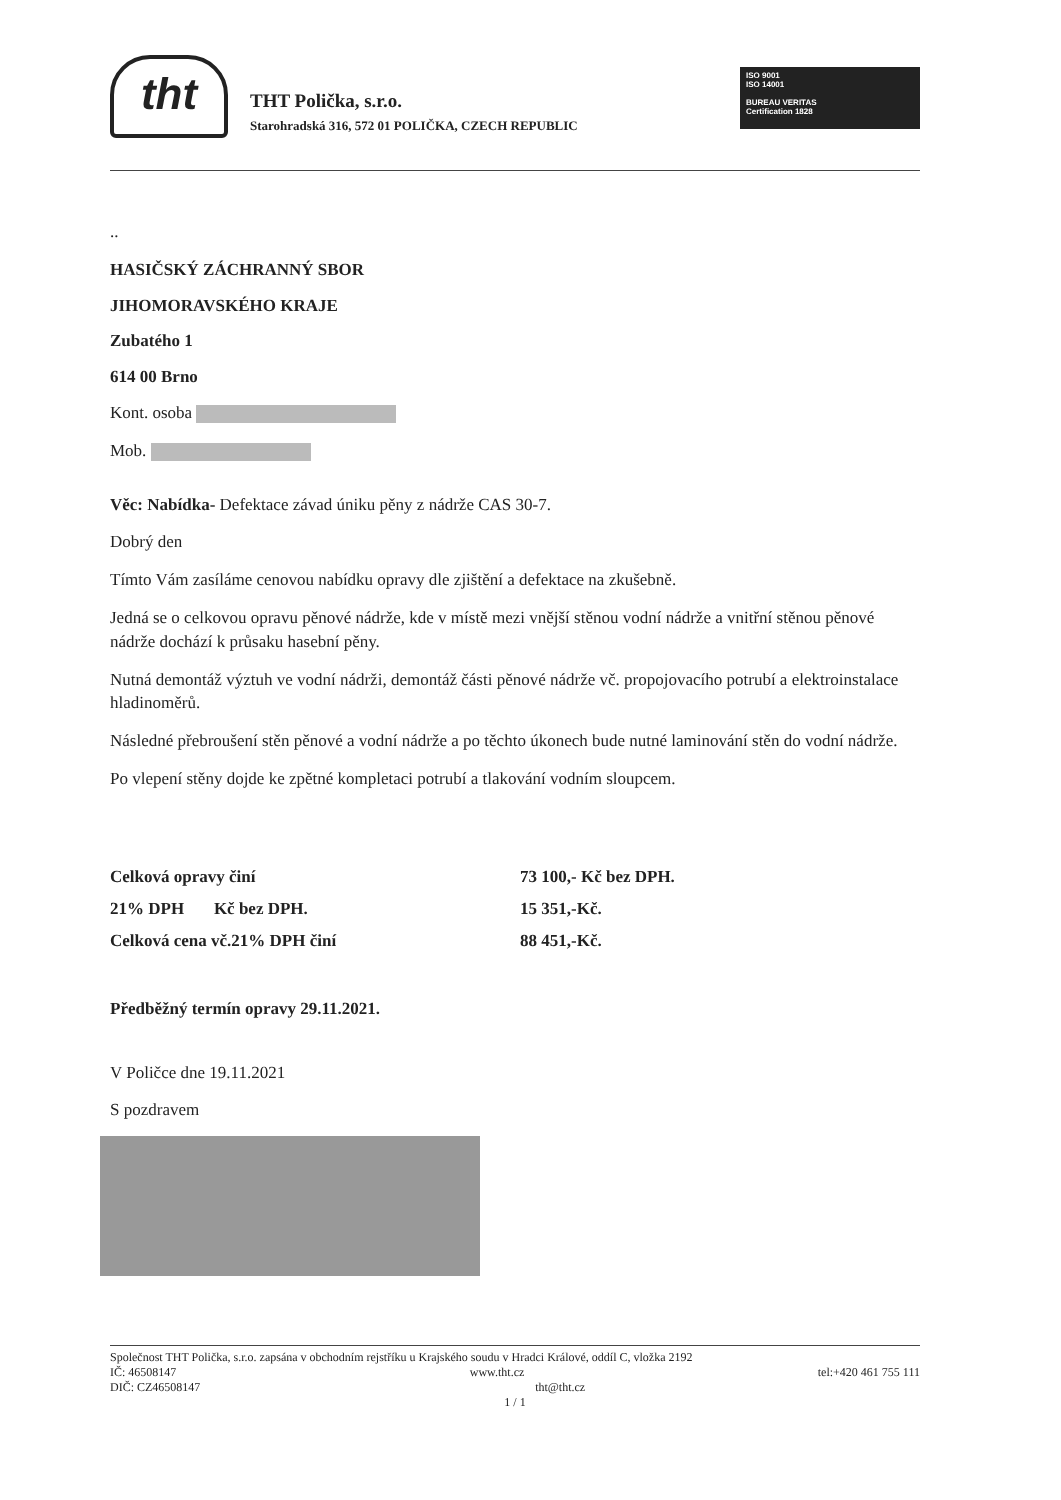tht
THT Polička, s.r.o.
Starohradská 316, 572 01 POLIČKA, CZECH REPUBLIC
ISO 9001
ISO 14001
BUREAU VERITAS
Certification 1828
..
HASIČSKÝ ZÁCHRANNÝ SBOR
JIHOMORAVSKÉHO KRAJE
Zubatého 1
614 00 Brno
Kont. osoba
Mob.
Věc: Nabídka- Defektace závad úniku pěny z nádrže CAS 30-7.
Dobrý den
Tímto Vám zasíláme cenovou nabídku opravy dle zjištění a defektace na zkušebně.
Jedná se o celkovou opravu pěnové nádrže, kde v místě mezi vnější stěnou vodní nádrže a vnitřní stěnou pěnové nádrže dochází k průsaku hasební pěny.
Nutná demontáž výztuh ve vodní nádrži, demontáž části pěnové nádrže vč. propojovacího potrubí a elektroinstalace hladinoměrů.
Následné přebroušení stěn pěnové a vodní nádrže a po těchto úkonech bude nutné laminování stěn do vodní nádrže.
Po vlepení stěny dojde ke zpětné kompletaci potrubí a tlakování vodním sloupcem.
| Celková opravy činí | 73 100,- Kč bez DPH. |
| 21% DPH Kč bez DPH. | 15 351,-Kč. |
| Celková cena vč.21% DPH činí | 88 451,-Kč. |
Předběžný termín opravy 29.11.2021.
V Poličce dne 19.11.2021
S pozdravem
Společnost THT Polička, s.r.o. zapsána v obchodním rejstříku u Krajského soudu v Hradci Králové, oddíl C, vložka 2192
IČ: 46508147 www.tht.cz tel:+420 461 755 111
DIČ: CZ46508147 tht@tht.cz
1 / 1